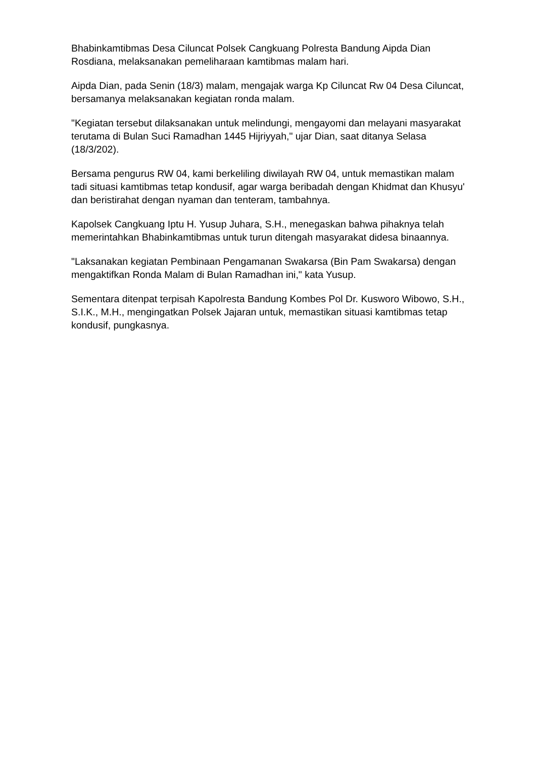Bhabinkamtibmas Desa Ciluncat Polsek Cangkuang Polresta Bandung Aipda Dian Rosdiana, melaksanakan pemeliharaan kamtibmas malam hari.
Aipda Dian, pada Senin (18/3) malam, mengajak warga Kp Ciluncat Rw 04 Desa Ciluncat, bersamanya melaksanakan kegiatan ronda malam.
"Kegiatan tersebut dilaksanakan untuk melindungi, mengayomi dan melayani masyarakat terutama di Bulan Suci Ramadhan 1445 Hijriyyah," ujar Dian, saat ditanya Selasa (18/3/202).
Bersama pengurus RW 04, kami berkeliling diwilayah RW 04, untuk memastikan malam tadi situasi kamtibmas tetap kondusif, agar warga beribadah dengan Khidmat dan Khusyu' dan beristirahat dengan nyaman dan tenteram, tambahnya.
Kapolsek Cangkuang Iptu H. Yusup Juhara, S.H., menegaskan bahwa pihaknya telah memerintahkan Bhabinkamtibmas untuk turun ditengah masyarakat didesa binaannya.
"Laksanakan kegiatan Pembinaan Pengamanan Swakarsa (Bin Pam Swakarsa) dengan mengaktifkan Ronda Malam di Bulan Ramadhan ini," kata Yusup.
Sementara ditenpat terpisah Kapolresta Bandung Kombes Pol Dr. Kusworo Wibowo, S.H., S.I.K., M.H., mengingatkan Polsek Jajaran untuk, memastikan situasi kamtibmas tetap kondusif, pungkasnya.